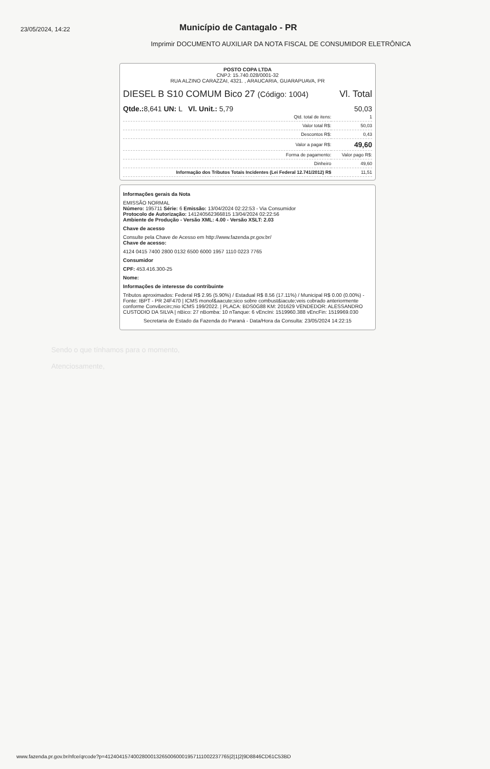23/05/2024, 14:22
Município de Cantagalo - PR
Imprimir DOCUMENTO AUXILIAR DA NOTA FISCAL DE CONSUMIDOR ELETRÔNICA
POSTO COPA LTDA
CNPJ: 15.740.028/0001-32
RUA ALZINO CARAZZAI, 4321. , ARAUCARIA, GUARAPUAVA, PR
DIESEL B S10 COMUM Bico 27 (Código: 1004) Vl. Total
Qtde.: 8,641 UN: L Vl. Unit.: 5,79 50,03
| Qtd. total de itens: | 1 |
| Valor total R$: | 50,03 |
| Descontos R$: | 0,43 |
| Valor a pagar R$: | 49,60 |
| Forma de pagamento: | Valor pago R$: |
| Dinheiro | 49,60 |
| Informação dos Tributos Totais Incidentes (Lei Federal 12.741/2012) R$ | 11,51 |
Informações gerais da Nota
EMISSÃO NORMAL
Número: 195711 Série: 6 Emissão: 13/04/2024 02:22:53 - Via Consumidor
Protocolo de Autorização: 141240562366815 13/04/2024 02:22:56
Ambiente de Produção - Versão XML: 4.00 - Versão XSLT: 2.03
Chave de acesso
Consulte pela Chave de Acesso em http://www.fazenda.pr.gov.br/
Chave de acesso:
4124 0415 7400 2800 0132 6500 6000 1957 1110 0223 7765
Consumidor
CPF: 453.416.300-25
Nome:
Informações de interesse do contribuinte
Tributos aproximados: Federal R$ 2.95 (5.90%) / Estadual R$ 8.56 (17.11%) / Municipal R$ 0.00 (0.00%) - Fonte: IBPT - PR 24F470 | ICMS monof&aacute;sico sobre combust&iacute;veis cobrado anteriormente conforme Conv&ecirc;nio ICMS 199/2022. | PLACA: BDS0G88 KM: 201629 VENDEDOR: ALESSANDRO CUSTODIO DA SILVA | nBico: 27 nBomba: 10 nTanque: 6 vEncIni: 1519960.388 vEncFin: 1519969.030
Secretaria de Estado da Fazenda do Paraná - Data/Hora da Consulta: 23/05/2024 14:22:15
Sendo o que tínhamos para o momento,
Atenciosamente,
www.fazenda.pr.gov.br/nfce/qrcode?p=41240415740028000132650060001957111002237765|2|1|2|9D8846CD61C53BD